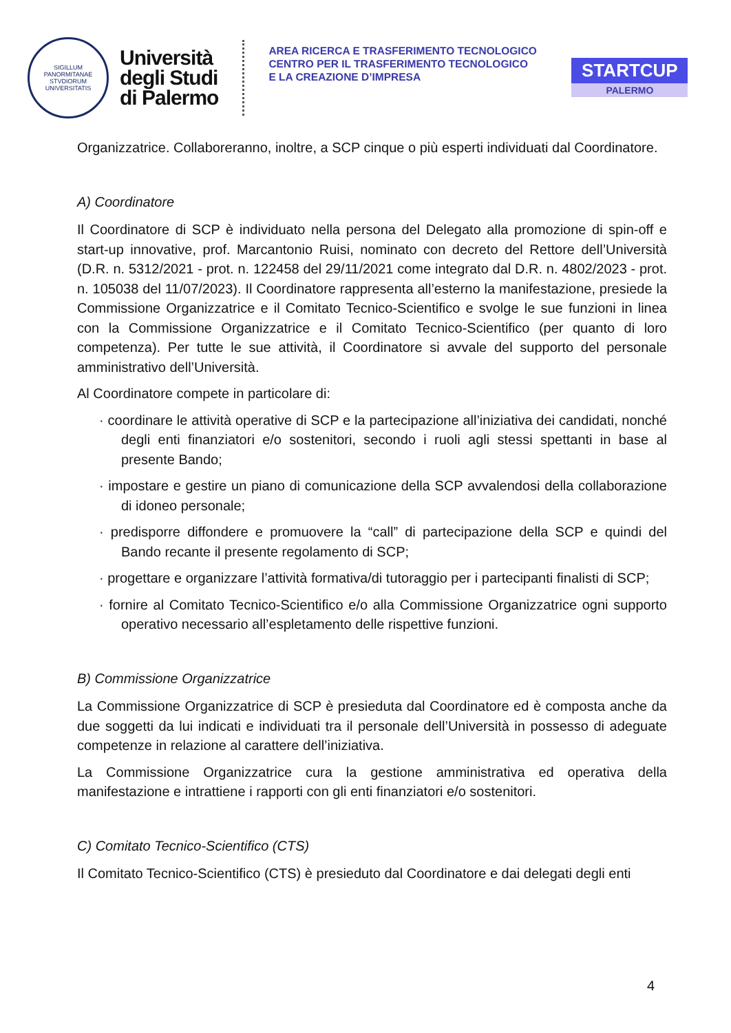SIGILLUM PANORMITANAE STVDIORUM UNIVERSITATIS
Università
degli Studi
di Palermo
AREA RICERCA E TRASFERIMENTO TECNOLOGICO
CENTRO PER IL TRASFERIMENTO TECNOLOGICO
E LA CREAZIONE D’IMPRESA
STARTCUP
PALERMO
Organizzatrice. Collaboreranno, inoltre, a SCP cinque o più esperti individuati dal Coordinatore.
A) Coordinatore
Il Coordinatore di SCP è individuato nella persona del Delegato alla promozione di spin-off e start-up innovative, prof. Marcantonio Ruisi, nominato con decreto del Rettore dell’Università (D.R. n. 5312/2021 - prot. n. 122458 del 29/11/2021 come integrato dal D.R. n. 4802/2023 - prot. n. 105038 del 11/07/2023). Il Coordinatore rappresenta all’esterno la manifestazione, presiede la Commissione Organizzatrice e il Comitato Tecnico-Scientifico e svolge le sue funzioni in linea con la Commissione Organizzatrice e il Comitato Tecnico-Scientifico (per quanto di loro competenza). Per tutte le sue attività, il Coordinatore si avvale del supporto del personale amministrativo dell’Università.
Al Coordinatore compete in particolare di:
· coordinare le attività operative di SCP e la partecipazione all’iniziativa dei candidati, nonché degli enti finanziatori e/o sostenitori, secondo i ruoli agli stessi spettanti in base al presente Bando;
· impostare e gestire un piano di comunicazione della SCP avvalendosi della collaborazione di idoneo personale;
· predisporre diffondere e promuovere la “call” di partecipazione della SCP e quindi del Bando recante il presente regolamento di SCP;
· progettare e organizzare l’attività formativa/di tutoraggio per i partecipanti finalisti di SCP;
· fornire al Comitato Tecnico-Scientifico e/o alla Commissione Organizzatrice ogni supporto operativo necessario all’espletamento delle rispettive funzioni.
B) Commissione Organizzatrice
La Commissione Organizzatrice di SCP è presieduta dal Coordinatore ed è composta anche da due soggetti da lui indicati e individuati tra il personale dell’Università in possesso di adeguate competenze in relazione al carattere dell’iniziativa.
La Commissione Organizzatrice cura la gestione amministrativa ed operativa della manifestazione e intrattiene i rapporti con gli enti finanziatori e/o sostenitori.
C) Comitato Tecnico-Scientifico (CTS)
Il Comitato Tecnico-Scientifico (CTS) è presieduto dal Coordinatore e dai delegati degli enti
4